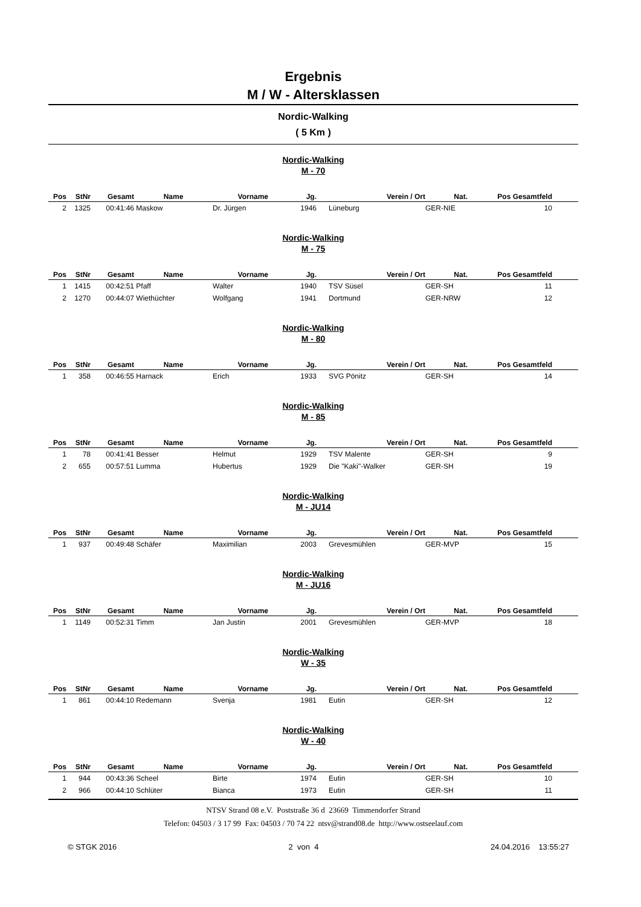Ergebnis
M / W - Altersklassen
Nordic-Walking
( 5 Km )
Nordic-Walking
M - 70
| Pos | StNr | Gesamt | Name | Vorname | Jg. | | Verein / Ort | Nat. | Pos Gesamtfeld | |
| --- | --- | --- | --- | --- | --- | --- | --- | --- | --- | --- |
| 2 | 1325 | 00:41:46 | Maskow | Dr. Jürgen | 1946 | | Lüneburg | GER-NIE | 10 | |
Nordic-Walking
M - 75
| Pos | StNr | Gesamt | Name | Vorname | Jg. | | Verein / Ort | Nat. | Pos Gesamtfeld | |
| --- | --- | --- | --- | --- | --- | --- | --- | --- | --- | --- |
| 1 | 1415 | 00:42:51 | Pfaff | Walter | 1940 | | TSV Süsel | GER-SH | 11 | |
| 2 | 1270 | 00:44:07 | Wiethüchter | Wolfgang | 1941 | | Dortmund | GER-NRW | 12 | |
Nordic-Walking
M - 80
| Pos | StNr | Gesamt | Name | Vorname | Jg. | | Verein / Ort | Nat. | Pos Gesamtfeld | |
| --- | --- | --- | --- | --- | --- | --- | --- | --- | --- | --- |
| 1 | 358 | 00:46:55 | Harnack | Erich | 1933 | | SVG Pönitz | GER-SH | 14 | |
Nordic-Walking
M - 85
| Pos | StNr | Gesamt | Name | Vorname | Jg. | | Verein / Ort | Nat. | Pos Gesamtfeld | |
| --- | --- | --- | --- | --- | --- | --- | --- | --- | --- | --- |
| 1 | 78 | 00:41:41 | Besser | Helmut | 1929 | | TSV Malente | GER-SH | 9 | |
| 2 | 655 | 00:57:51 | Lumma | Hubertus | 1929 | | Die "Kaki"-Walker | GER-SH | 19 | |
Nordic-Walking
M - JU14
| Pos | StNr | Gesamt | Name | Vorname | Jg. | | Verein / Ort | Nat. | Pos Gesamtfeld | |
| --- | --- | --- | --- | --- | --- | --- | --- | --- | --- | --- |
| 1 | 937 | 00:49:48 | Schäfer | Maximilian | 2003 | | Grevesmühlen | GER-MVP | 15 | |
Nordic-Walking
M - JU16
| Pos | StNr | Gesamt | Name | Vorname | Jg. | | Verein / Ort | Nat. | Pos Gesamtfeld | |
| --- | --- | --- | --- | --- | --- | --- | --- | --- | --- | --- |
| 1 | 1149 | 00:52:31 | Timm | Jan Justin | 2001 | | Grevesmühlen | GER-MVP | 18 | |
Nordic-Walking
W - 35
| Pos | StNr | Gesamt | Name | Vorname | Jg. | | Verein / Ort | Nat. | Pos Gesamtfeld | |
| --- | --- | --- | --- | --- | --- | --- | --- | --- | --- | --- |
| 1 | 861 | 00:44:10 | Redemann | Svenja | 1981 | | Eutin | GER-SH | 12 | |
Nordic-Walking
W - 40
| Pos | StNr | Gesamt | Name | Vorname | Jg. | | Verein / Ort | Nat. | Pos Gesamtfeld | |
| --- | --- | --- | --- | --- | --- | --- | --- | --- | --- | --- |
| 1 | 944 | 00:43:36 | Scheel | Birte | 1974 | | Eutin | GER-SH | 10 | |
| 2 | 966 | 00:44:10 | Schlüter | Bianca | 1973 | | Eutin | GER-SH | 11 | |
NTSV Strand 08 e.V. Poststraße 36 d 23669 Timmendorfer Strand
Telefon: 04503 / 3 17 99 Fax: 04503 / 70 74 22 ntsv@strand08.de http://www.ostseelauf.com
© STGK 2016 2 von 4 24.04.2016 13:55:27